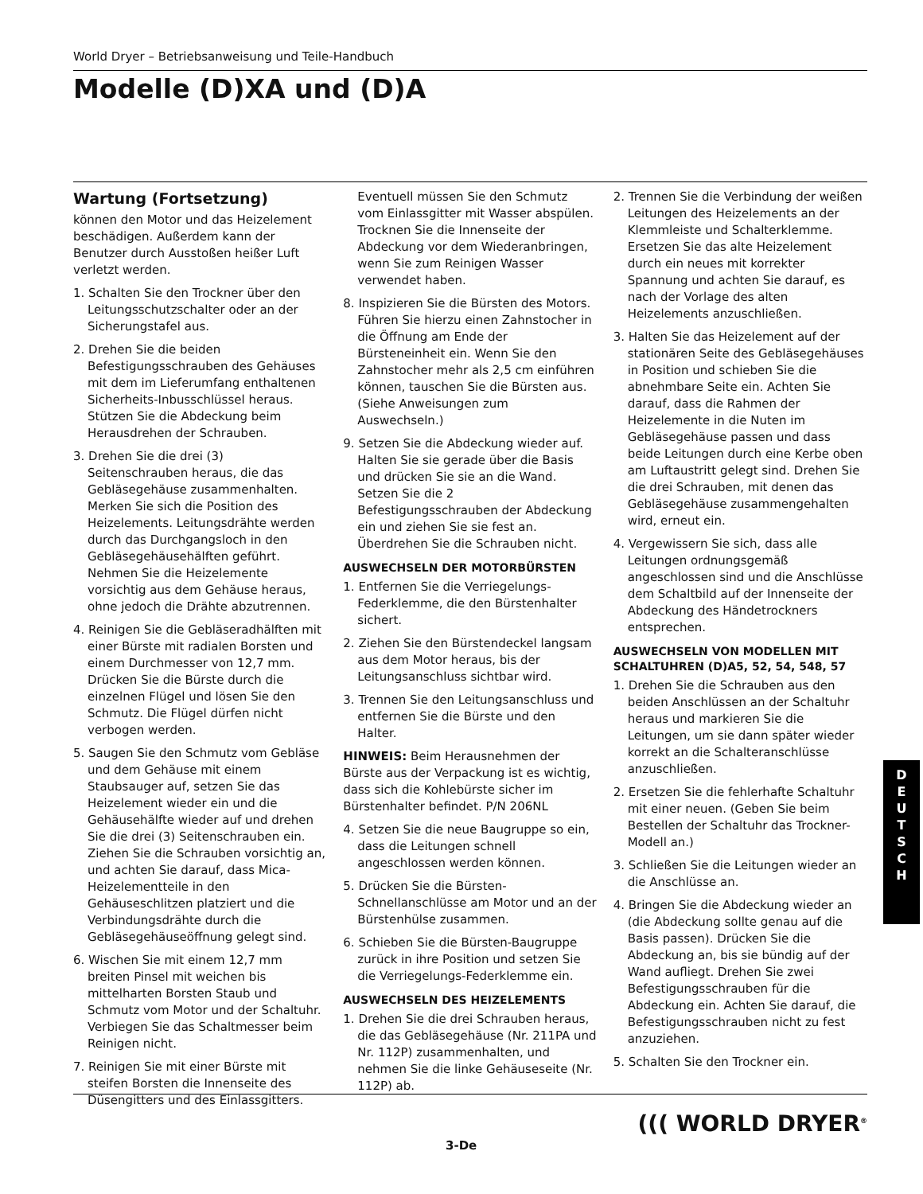World Dryer – Betriebsanweisung und Teile-Handbuch
Modelle (D)XA und (D)A
Wartung (Fortsetzung)
können den Motor und das Heizelement beschädigen. Außerdem kann der Benutzer durch Ausstoßen heißer Luft verletzt werden.
1. Schalten Sie den Trockner über den Leitungsschutzschalter oder an der Sicherungstafel aus.
2. Drehen Sie die beiden Befestigungsschrauben des Gehäuses mit dem im Lieferumfang enthaltenen Sicherheits-Inbusschlüssel heraus. Stützen Sie die Abdeckung beim Herausdrehen der Schrauben.
3. Drehen Sie die drei (3) Seitenschrauben heraus, die das Gebläsegehäuse zusammenhalten. Merken Sie sich die Position des Heizelements. Leitungsdrähte werden durch das Durchgangsloch in den Gebläsegehäusehälften geführt. Nehmen Sie die Heizelemente vorsichtig aus dem Gehäuse heraus, ohne jedoch die Drähte abzutrennen.
4. Reinigen Sie die Gebläseradhälften mit einer Bürste mit radialen Borsten und einem Durchmesser von 12,7 mm. Drücken Sie die Bürste durch die einzelnen Flügel und lösen Sie den Schmutz. Die Flügel dürfen nicht verbogen werden.
5. Saugen Sie den Schmutz vom Gebläse und dem Gehäuse mit einem Staubsauger auf, setzen Sie das Heizelement wieder ein und die Gehäusehälfte wieder auf und drehen Sie die drei (3) Seitenschrauben ein. Ziehen Sie die Schrauben vorsichtig an, und achten Sie darauf, dass Mica-Heizelementteile in den Gehäuseschlitzen platziert und die Verbindungsdrähte durch die Gebläsegehäuseöffnung gelegt sind.
6. Wischen Sie mit einem 12,7 mm breiten Pinsel mit weichen bis mittelharten Borsten Staub und Schmutz vom Motor und der Schaltuhr. Verbiegen Sie das Schaltmesser beim Reinigen nicht.
7. Reinigen Sie mit einer Bürste mit steifen Borsten die Innenseite des Düsengitters und des Einlassgitters.
Eventuell müssen Sie den Schmutz vom Einlassgitter mit Wasser abspülen. Trocknen Sie die Innenseite der Abdeckung vor dem Wiederanbringen, wenn Sie zum Reinigen Wasser verwendet haben.
8. Inspizieren Sie die Bürsten des Motors. Führen Sie hierzu einen Zahnstocher in die Öffnung am Ende der Bürsteneinheit ein. Wenn Sie den Zahnstocher mehr als 2,5 cm einführen können, tauschen Sie die Bürsten aus. (Siehe Anweisungen zum Auswechseln.)
9. Setzen Sie die Abdeckung wieder auf. Halten Sie sie gerade über die Basis und drücken Sie sie an die Wand. Setzen Sie die 2 Befestigungsschrauben der Abdeckung ein und ziehen Sie sie fest an. Überdrehen Sie die Schrauben nicht.
AUSWECHSELN DER MOTORBÜRSTEN
1. Entfernen Sie die Verriegelungs-Federklemme, die den Bürstenhalter sichert.
2. Ziehen Sie den Bürstendeckel langsam aus dem Motor heraus, bis der Leitungsanschluss sichtbar wird.
3. Trennen Sie den Leitungsanschluss und entfernen Sie die Bürste und den Halter.
HINWEIS: Beim Herausnehmen der Bürste aus der Verpackung ist es wichtig, dass sich die Kohlebürste sicher im Bürstenhalter befindet. P/N 206NL
4. Setzen Sie die neue Baugruppe so ein, dass die Leitungen schnell angeschlossen werden können.
5. Drücken Sie die Bürsten-Schnellanschlüsse am Motor und an der Bürstenhülse zusammen.
6. Schieben Sie die Bürsten-Baugruppe zurück in ihre Position und setzen Sie die Verriegelungs-Federklemme ein.
AUSWECHSELN DES HEIZELEMENTS
1. Drehen Sie die drei Schrauben heraus, die das Gebläsegehäuse (Nr. 211PA und Nr. 112P) zusammenhalten, und nehmen Sie die linke Gehäuseseite (Nr. 112P) ab.
2. Trennen Sie die Verbindung der weißen Leitungen des Heizelements an der Klemmleiste und Schalterklemme. Ersetzen Sie das alte Heizelement durch ein neues mit korrekter Spannung und achten Sie darauf, es nach der Vorlage des alten Heizelements anzuschließen.
3. Halten Sie das Heizelement auf der stationären Seite des Gebläsegehäuses in Position und schieben Sie die abnehmbare Seite ein. Achten Sie darauf, dass die Rahmen der Heizelemente in die Nuten im Gebläsegehäuse passen und dass beide Leitungen durch eine Kerbe oben am Luftaustritt gelegt sind. Drehen Sie die drei Schrauben, mit denen das Gebläsegehäuse zusammengehalten wird, erneut ein.
4. Vergewissern Sie sich, dass alle Leitungen ordnungsgemäß angeschlossen sind und die Anschlüsse dem Schaltbild auf der Innenseite der Abdeckung des Händetrockners entsprechen.
AUSWECHSELN VON MODELLEN MIT SCHALTUHREN (D)A5, 52, 54, 548, 57
1. Drehen Sie die Schrauben aus den beiden Anschlüssen an der Schaltuhr heraus und markieren Sie die Leitungen, um sie dann später wieder korrekt an die Schalteranschlüsse anzuschließen.
2. Ersetzen Sie die fehlerhafte Schaltuhr mit einer neuen. (Geben Sie beim Bestellen der Schaltuhr das Trockner-Modell an.)
3. Schließen Sie die Leitungen wieder an die Anschlüsse an.
4. Bringen Sie die Abdeckung wieder an (die Abdeckung sollte genau auf die Basis passen). Drücken Sie die Abdeckung an, bis sie bündig auf der Wand aufliegt. Drehen Sie zwei Befestigungsschrauben für die Abdeckung ein. Achten Sie darauf, die Befestigungsschrauben nicht zu fest anzuziehen.
5. Schalten Sie den Trockner ein.
D
E
U
T
S
C
H
((( WORLD DRYER<sup>®</sup>
3-De